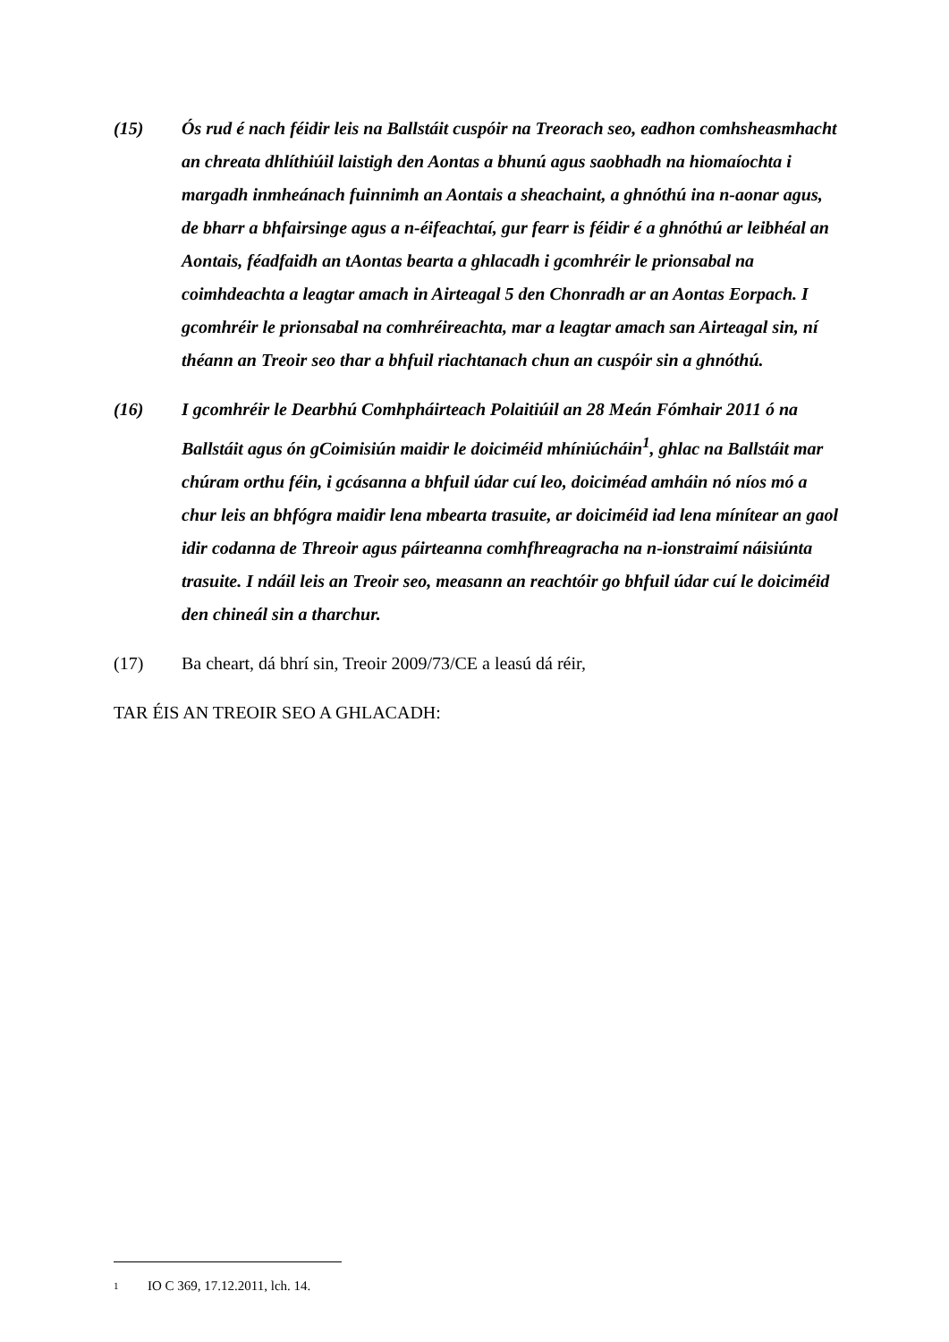(15) Ós rud é nach féidir leis na Ballstáit cuspóir na Treorach seo, eadhon comhsheasmhacht an chreata dhlíthiúil laistigh den Aontas a bhunú agus saobhadh na hiomaíochta i margadh inmheánach fuinnimh an Aontais a sheachaint, a ghnóthú ina n-aonar agus, de bharr a bhfairsinge agus a n-éifeachtaí, gur fearr is féidir é a ghnóthú ar leibhéal an Aontais, féadfaidh an tAontas bearta a ghlacadh i gcomhréir le prionsabal na coimhdeachta a leagtar amach in Airteagal 5 den Chonradh ar an Aontas Eorpach. I gcomhréir le prionsabal na comhréireachta, mar a leagtar amach san Airteagal sin, ní théann an Treoir seo thar a bhfuil riachtanach chun an cuspóir sin a ghnóthú.
(16) I gcomhréir le Dearbhú Comhpháirteach Polaitiúil an 28 Meán Fómhair 2011 ó na Ballstáit agus ón gCoimisiún maidir le doiciméid mhíniúcháin<sup>1</sup>, ghlac na Ballstáit mar chúram orthu féin, i gcásanna a bhfuil údar cuí leo, doiciméad amháin nó níos mó a chur leis an bhfógra maidir lena mbearta trasuite, ar doiciméid iad lena mínítear an gaol idir codanna de Threoir agus páirteanna comhfhreagracha na n-ionstraimí náisiúnta trasuite. I ndáil leis an Treoir seo, measann an reachtóir go bhfuil údar cuí le doiciméid den chineál sin a tharchur.
(17) Ba cheart, dá bhrí sin, Treoir 2009/73/CE a leasú dá réir,
TAR ÉIS AN TREOIR SEO A GHLACADH:
1
IO C 369, 17.12.2011, lch. 14.